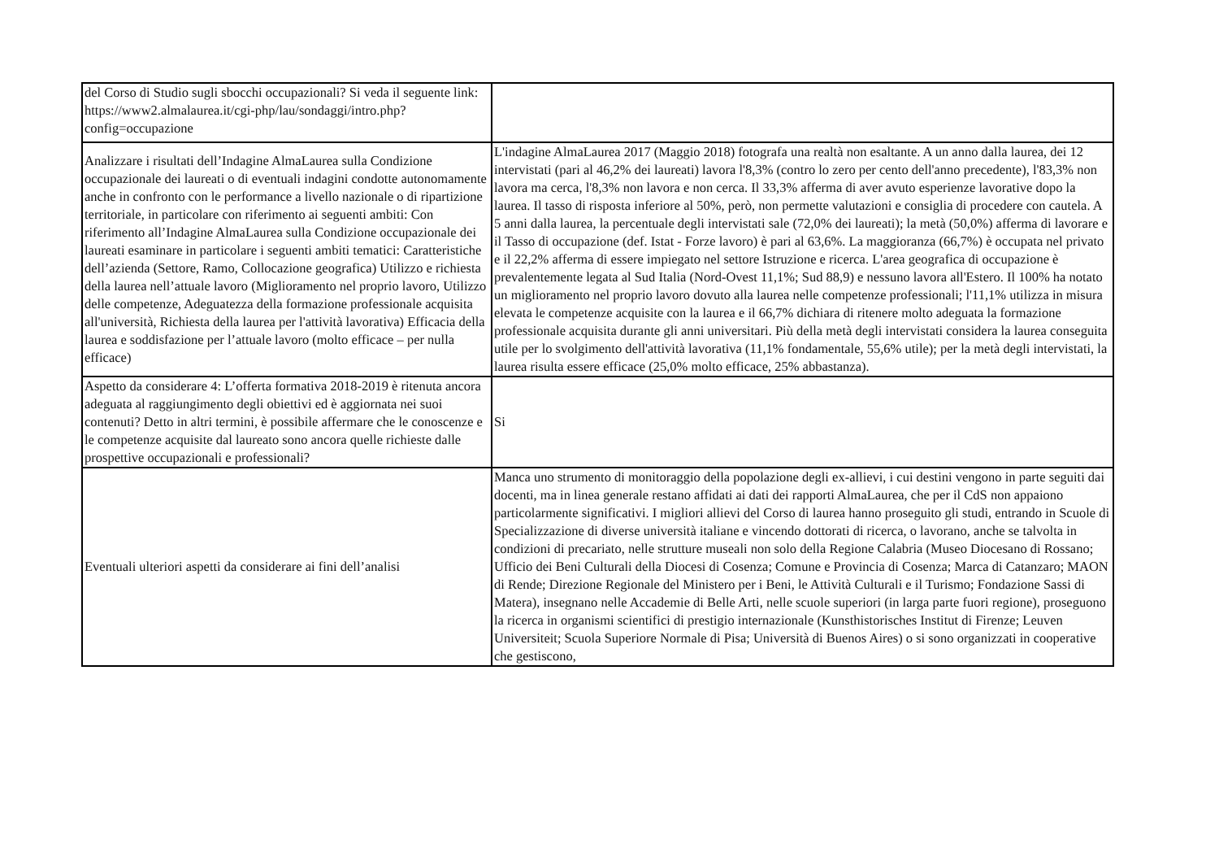| del Corso di Studio sugli sbocchi occupazionali? Si veda il seguente link: https://www2.almalaurea.it/cgi-php/lau/sondaggi/intro.php?config=occupazione | |
| Analizzare i risultati dell’Indagine AlmaLaurea sulla Condizione occupazionale dei laureati o di eventuali indagini condotte autonomamente anche in confronto con le performance a livello nazionale o di ripartizione territoriale, in particolare con riferimento ai seguenti ambiti: Con riferimento all’Indagine AlmaLaurea sulla Condizione occupazionale dei laureati esaminare in particolare i seguenti ambiti tematici: Caratteristiche dell’azienda (Settore, Ramo, Collocazione geografica) Utilizzo e richiesta della laurea nell’attuale lavoro (Miglioramento nel proprio lavoro, Utilizzo delle competenze, Adeguatezza della formazione professionale acquisita all'università, Richiesta della laurea per l'attività lavorativa) Efficacia della laurea e soddisfazione per l’attuale lavoro (molto efficace – per nulla efficace) | L'indagine AlmaLaurea 2017 (Maggio 2018) fotografa una realtà non esaltante. A un anno dalla laurea, dei 12 intervistati (pari al 46,2% dei laureati) lavora l'8,3% (contro lo zero per cento dell'anno precedente), l'83,3% non lavora ma cerca, l'8,3% non lavora e non cerca. Il 33,3% afferma di aver avuto esperienze lavorative dopo la laurea. Il tasso di risposta inferiore al 50%, però, non permette valutazioni e consiglia di procedere con cautela. A 5 anni dalla laurea, la percentuale degli intervistati sale (72,0% dei laureati); la metà (50,0%) afferma di lavorare e il Tasso di occupazione (def. Istat - Forze lavoro) è pari al 63,6%. La maggioranza (66,7%) è occupata nel privato e il 22,2% afferma di essere impiegato nel settore Istruzione e ricerca. L'area geografica di occupazione è prevalentemente legata al Sud Italia (Nord-Ovest 11,1%; Sud 88,9) e nessuno lavora all'Estero. Il 100% ha notato un miglioramento nel proprio lavoro dovuto alla laurea nelle competenze professionali; l'11,1% utilizza in misura elevata le competenze acquisite con la laurea e il 66,7% dichiara di ritenere molto adeguata la formazione professionale acquisita durante gli anni universitari. Più della metà degli intervistati considera la laurea conseguita utile per lo svolgimento dell'attività lavorativa (11,1% fondamentale, 55,6% utile); per la metà degli intervistati, la laurea risulta essere efficace (25,0% molto efficace, 25% abbastanza). |
| Aspetto da considerare 4: L’offerta formativa 2018-2019 è ritenuta ancora adeguata al raggiungimento degli obiettivi ed è aggiornata nei suoi contenuti? Detto in altri termini, è possibile affermare che le conoscenze e le competenze acquisite dal laureato sono ancora quelle richieste dalle prospettive occupazionali e professionali? | Si |
| Eventuali ulteriori aspetti da considerare ai fini dell’analisi | Manca uno strumento di monitoraggio della popolazione degli ex-allievi, i cui destini vengono in parte seguiti dai docenti, ma in linea generale restano affidati ai dati dei rapporti AlmaLaurea, che per il CdS non appaiono particolarmente significativi. I migliori allievi del Corso di laurea hanno proseguito gli studi, entrando in Scuole di Specializzazione di diverse università italiane e vincendo dottorati di ricerca, o lavorano, anche se talvolta in condizioni di precariato, nelle strutture museali non solo della Regione Calabria (Museo Diocesano di Rossano; Ufficio dei Beni Culturali della Diocesi di Cosenza; Comune e Provincia di Cosenza; Marca di Catanzaro; MAON di Rende; Direzione Regionale del Ministero per i Beni, le Attività Culturali e il Turismo; Fondazione Sassi di Matera), insegnano nelle Accademie di Belle Arti, nelle scuole superiori (in larga parte fuori regione), proseguono la ricerca in organismi scientifici di prestigio internazionale (Kunsthistorisches Institut di Firenze; Leuven Universiteit; Scuola Superiore Normale di Pisa; Università di Buenos Aires) o si sono organizzati in cooperative che gestiscono, |